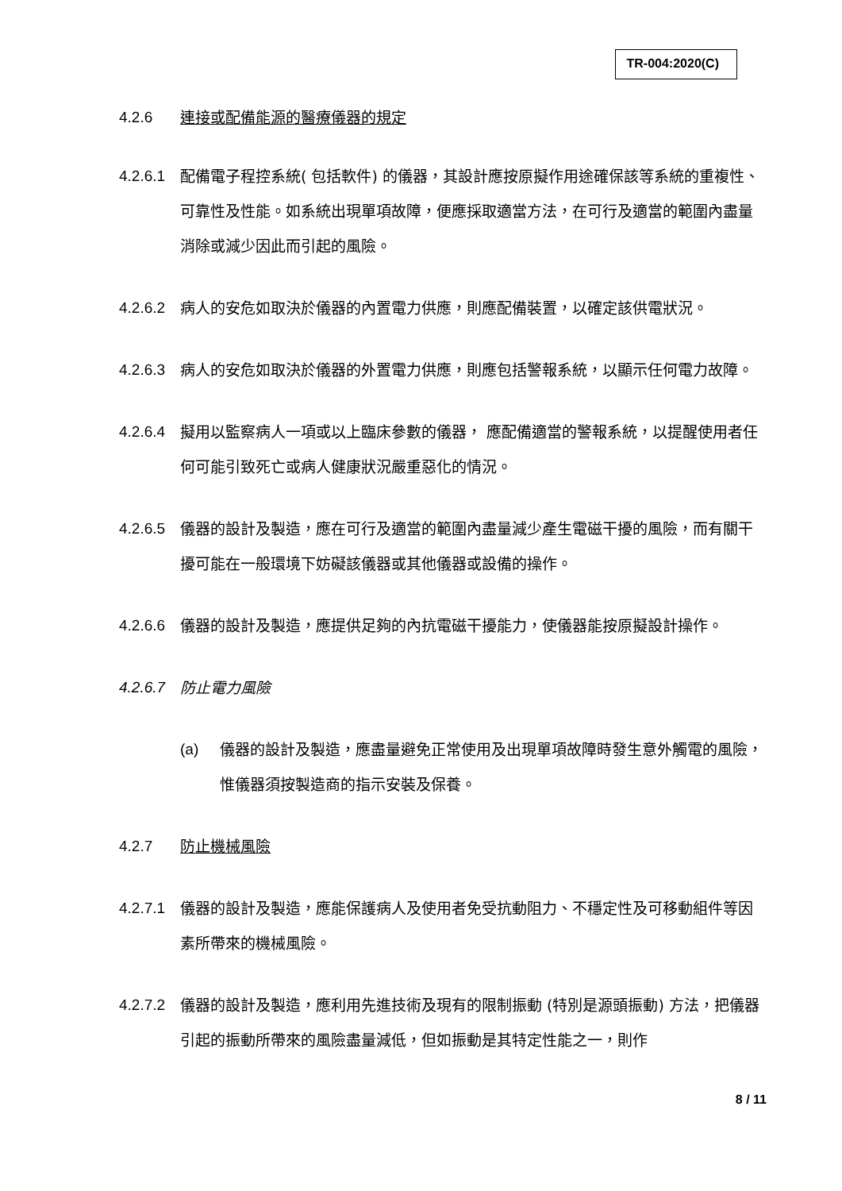TR-004:2020(C)
4.2.6 連接或配備能源的醫療儀器的規定
4.2.6.1
配備電子程控系統( 包括軟件) 的儀器，其設計應按原擬作用途確保該等系統的重複性、可靠性及性能。如系統出現單項故障，便應採取適當方法，在可行及適當的範圍內盡量消除或減少因此而引起的風險。
4.2.6.2
病人的安危如取決於儀器的內置電力供應，則應配備裝置，以確定該供電狀況。
4.2.6.3
病人的安危如取決於儀器的外置電力供應，則應包括警報系統，以顯示任何電力故障。
4.2.6.4
擬用以監察病人一項或以上臨床參數的儀器， 應配備適當的警報系統，以提醒使用者任何可能引致死亡或病人健康狀況嚴重惡化的情況。
4.2.6.5
儀器的設計及製造，應在可行及適當的範圍內盡量減少產生電磁干擾的風險，而有關干擾可能在一般環境下妨礙該儀器或其他儀器或設備的操作。
4.2.6.6
儀器的設計及製造，應提供足夠的內抗電磁干擾能力，使儀器能按原擬設計操作。
4.2.6.7
防止電力風險
(a) 儀器的設計及製造，應盡量避免正常使用及出現單項故障時發生意外觸電的風險，惟儀器須按製造商的指示安裝及保養。
4.2.7 防止機械風險
4.2.7.1
儀器的設計及製造，應能保護病人及使用者免受抗動阻力、不穩定性及可移動組件等因素所帶來的機械風險。
4.2.7.2
儀器的設計及製造，應利用先進技術及現有的限制振動 (特別是源頭振動) 方法，把儀器引起的振動所帶來的風險盡量減低，但如振動是其特定性能之一，則作
8 / 11